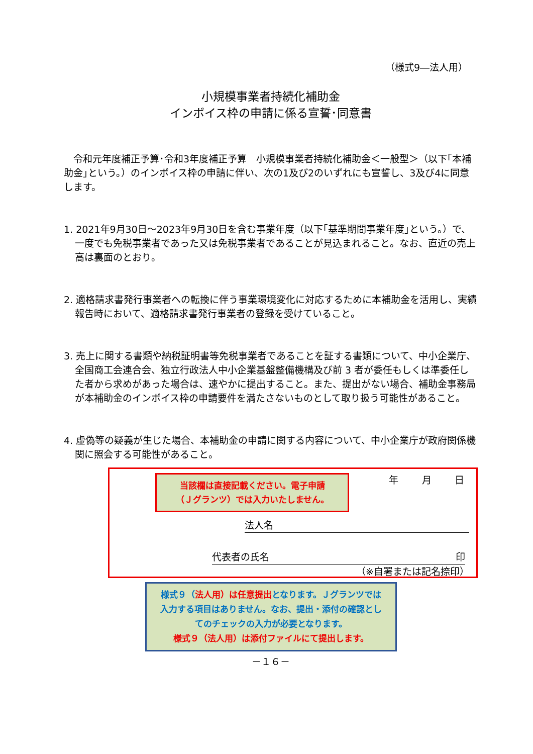（様式9―法人用）
小規模事業者持続化補助金
インボイス枠の申請に係る宣誓･同意書
　令和元年度補正予算･令和3年度補正予算　小規模事業者持続化補助金＜一般型＞（以下｢本補助金｣という。）のインボイス枠の申請に伴い、次の1及び2のいずれにも宣誓し、3及び4に同意します。
1. 2021年9月30日～2023年9月30日を含む事業年度（以下｢基準期間事業年度｣という。）で、一度でも免税事業者であった又は免税事業者であることが見込まれること。なお、直近の売上高は裏面のとおり。
2. 適格請求書発行事業者への転換に伴う事業環境変化に対応するために本補助金を活用し、実績報告時において、適格請求書発行事業者の登録を受けていること。
3. 売上に関する書類や納税証明書等免税事業者であることを証する書類について、中小企業庁、全国商工会連合会、独立行政法人中小企業基盤整備機構及び前 3 者が委任もしくは準委任した者から求めがあった場合は、速やかに提出すること。また、提出がない場合、補助金事務局が本補助金のインボイス枠の申請要件を満たさないものとして取り扱う可能性があること。
4. 虚偽等の疑義が生じた場合、本補助金の申請に関する内容について、中小企業庁が政府関係機関に照会する可能性があること。
当該欄は直接記載ください。電子申請
（Ｊグランツ）では入力いたしません。
年 月 日
法人名
代表者の氏名 印
（※自署または記名捺印）
様式９（法人用）は任意提出となります。Ｊグランツでは
入力する項目はありません。なお、提出・添付の確認とし
てのチェックの入力が必要となります。
様式９（法人用）は添付ファイルにて提出します。
－１６－